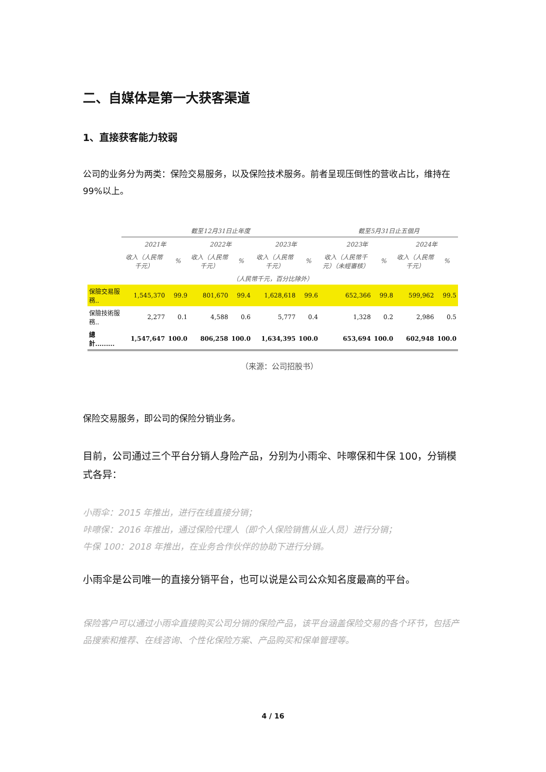二、自媒体是第一大获客渠道
1、直接获客能力较弱
公司的业务分为两类：保险交易服务，以及保险技术服务。前者呈现压倒性的营收占比，维持在 99%以上。
| | 截至12月31日止年度 | | | | | | 截至5月31日止五個月 | | | |
| --- | --- | --- | --- | --- | --- | --- | --- | --- | --- | --- |
| | 2021年 | | 2022年 | | 2023年 | | 2023年 | | 2024年 | |
| | 收入（人民幣千元） | % | 收入（人民幣千元） | % | 收入（人民幣千元） | % | 收入（人民幣千元）（未經審核） | % | 收入（人民幣千元） | % |
| （人民幣千元，百分比除外） | | | | | | | | | | |
| 保險交易服務.. | 1,545,370 | 99.9 | 801,670 | 99.4 | 1,628,618 | 99.6 | 652,366 | 99.8 | 599,962 | 99.5 |
| 保險技術服務.. | 2,277 | 0.1 | 4,588 | 0.6 | 5,777 | 0.4 | 1,328 | 0.2 | 2,986 | 0.5 |
| 總計......... | 1,547,647 | 100.0 | 806,258 | 100.0 | 1,634,395 | 100.0 | 653,694 | 100.0 | 602,948 | 100.0 |
（来源：公司招股书）
保险交易服务，即公司的保险分销业务。
目前，公司通过三个平台分销人身险产品，分别为小雨伞、咔嚓保和牛保 100，分销模式各异：
小雨伞：2015 年推出，进行在线直接分销；
咔嚓保：2016 年推出，通过保险代理人（即个人保险销售从业人员）进行分销；
牛保 100：2018 年推出，在业务合作伙伴的协助下进行分销。
小雨伞是公司唯一的直接分销平台，也可以说是公司公众知名度最高的平台。
保险客户可以通过小雨伞直接购买公司分销的保险产品，该平台涵盖保险交易的各个环节，包括产品搜索和推荐、在线咨询、个性化保险方案、产品购买和保单管理等。
4 / 16